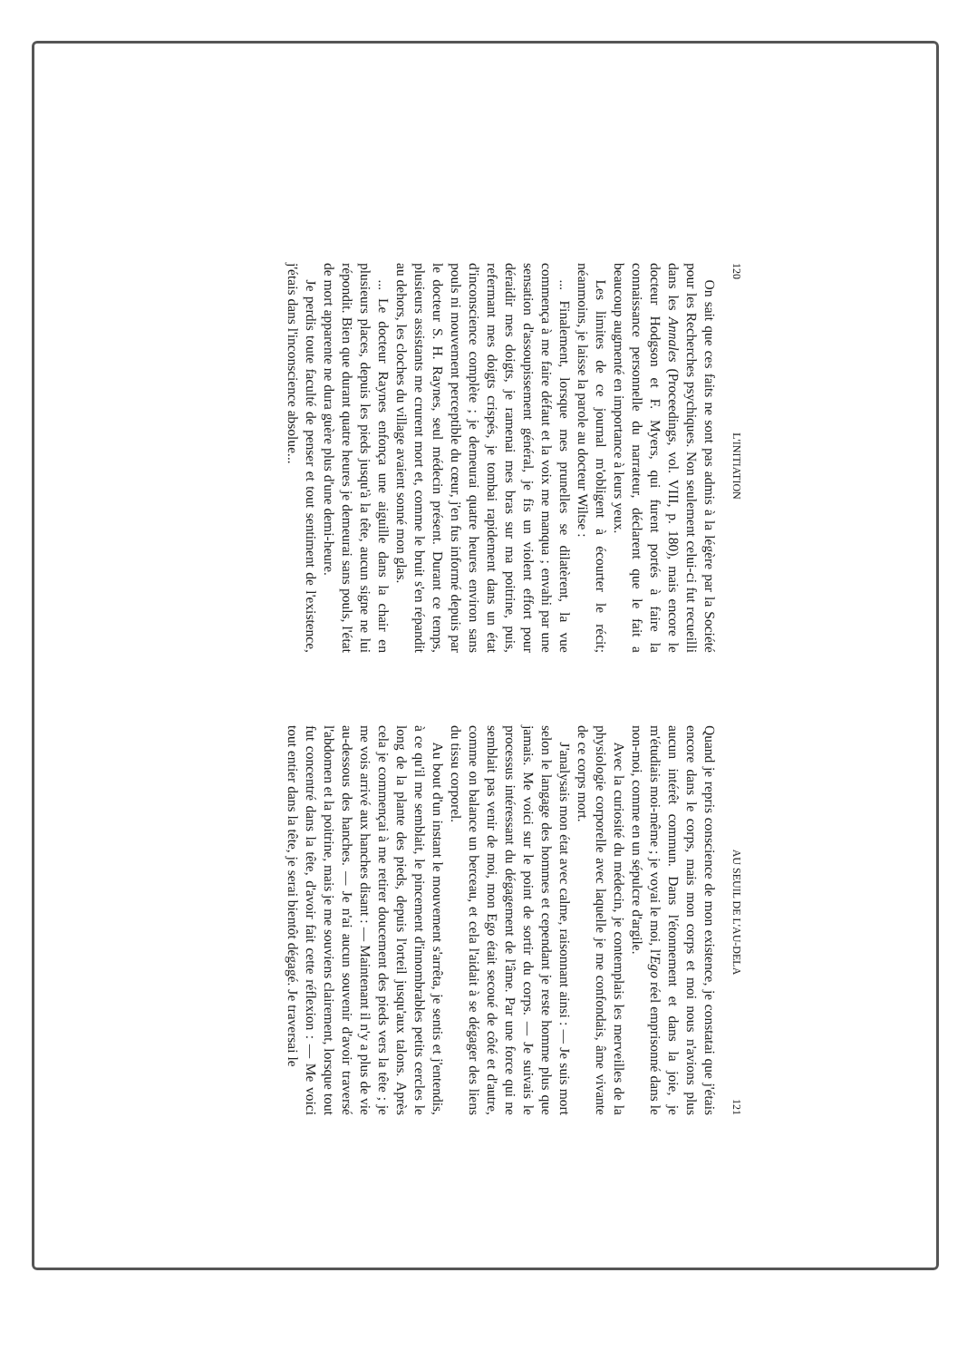120 L'INITIATION
On sait que ces faits ne sont pas admis à la légère par la Société pour les Recherches psychiques. Non seulement celui-ci fut recueilli dans les Annales (Proceedings, vol. VIII, p. 180), mais encore le docteur Hodgson et F. Myers, qui furent portés à faire la connaissance personnelle du narrateur, déclarent que le fait a beaucoup augmenté en importance à leurs yeux.
Les limites de ce journal m'obligent à écourter le récit; néanmoins, je laisse la parole au docteur Wiltse :
... Finalement, lorsque mes prunelles se dilatèrent, la vue commença à me faire défaut et la voix me manqua ; envahi par une sensation d'assoupissement général, je fis un violent effort pour déraidir mes doigts, je ramenai mes bras sur ma poitrine, puis, refermant mes doigts crispés, je tombai rapidement dans un état d'inconscience complète ; je demeurai quatre heures environ sans pouls ni mouvement perceptible du cœur, j'en fus informé depuis par le docteur S. H. Raynes, seul médecin présent. Durant ce temps, plusieurs assistants me crurent mort et, comme le bruit s'en répandit au dehors, les cloches du village avaient sonné mon glas.
... Le docteur Raynes enfonça une aiguille dans la chair en plusieurs places, depuis les pieds jusqu'à la tête, aucun signe ne lui répondit. Bien que durant quatre heures je demeurai sans pouls, l'état de mort apparente ne dura guère plus d'une demi-heure.
Je perdis toute faculté de penser et tout sentiment de l'existence, j'étais dans l'inconscience absolue...
AU SEUIL DE L'AU-DELA 121
Quand je repris conscience de mon existence, je constatai que j'étais encore dans le corps, mais mon corps et moi nous n'avions plus aucun intérêt commun. Dans l'étonnement et dans la joie, je m'étudiais moi-même ; je voyai le moi, l'Ego réel emprisonné dans le non-moi, comme en un sépulcre d'argile.
Avec la curiosité du médecin, je contemplais les merveilles de la physiologie corporelle avec laquelle je me confondais, âme vivante de ce corps mort.
J'analysais mon état avec calme, raisonnant ainsi : — Je suis mort selon le langage des hommes et cependant je reste homme plus que jamais. Me voici sur le point de sortir du corps. — Je suivais le processus intéressant du dégagement de l'âme. Par une force qui ne semblait pas venir de moi, mon Ego était secoué de côté et d'autre, comme on balance un berceau, et cela l'aidait à se dégager des liens du tissu corporel.
Au bout d'un instant le mouvement s'arrêta, je sentis et j'entendis, à ce qu'il me semblait, le pincement d'innombrables petits cercles le long de la plante des pieds, depuis l'orteil jusqu'aux talons. Après cela je commençai à me retirer doucement des pieds vers la tête ; je me vois arrivé aux hanches disant : — Maintenant il n'y a plus de vie au-dessous des hanches. — Je n'ai aucun souvenir d'avoir traversé l'abdomen et la poitrine, mais je me souviens clairement, lorsque tout fut concentré dans la tête, d'avoir fait cette réflexion : — Me voici tout entier dans la tête, je serai bientôt dégagé. Je traversai le